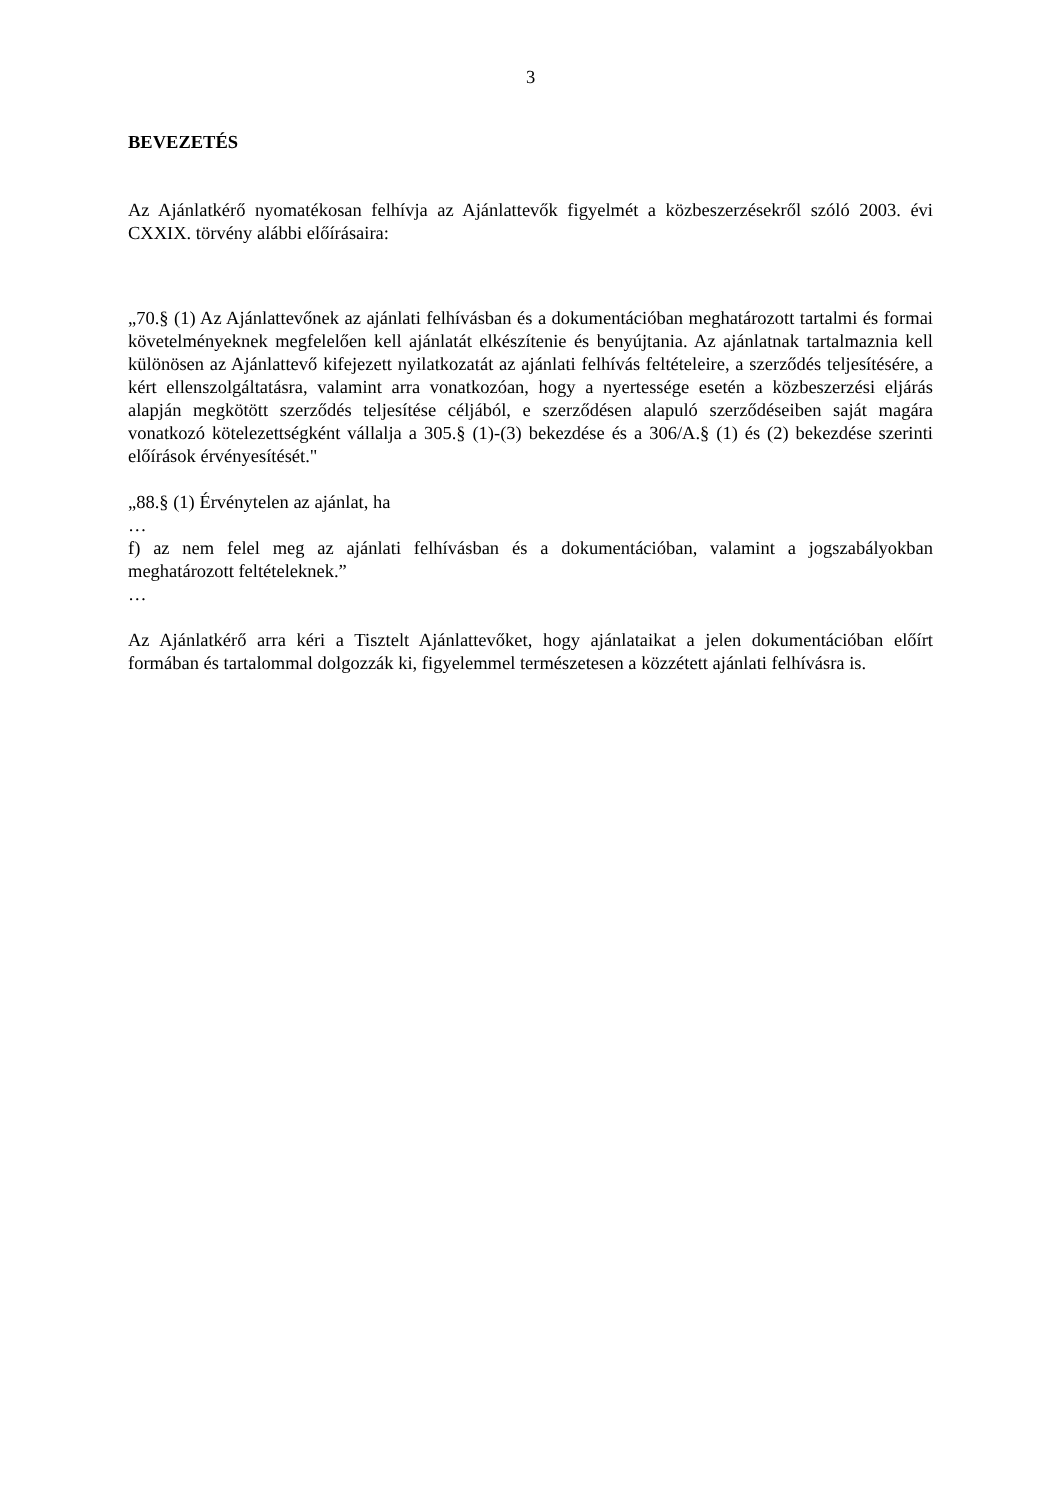3
BEVEZETÉS
Az Ajánlatkérő nyomatékosan felhívja az Ajánlattevők figyelmét a közbeszerzésekről szóló 2003. évi CXXIX. törvény alábbi előírásaira:
„70.§ (1) Az Ajánlattevőnek az ajánlati felhívásban és a dokumentációban meghatározott tartalmi és formai követelményeknek megfelelően kell ajánlatát elkészítenie és benyújtania. Az ajánlatnak tartalmaznia kell különösen az Ajánlattevő kifejezett nyilatkozatát az ajánlati felhívás feltételeire, a szerződés teljesítésére, a kért ellenszolgáltatásra, valamint arra vonatkozóan, hogy a nyertessége esetén a közbeszerzési eljárás alapján megkötött szerződés teljesítése céljából, e szerződésen alapuló szerződéseiben saját magára vonatkozó kötelezettségként vállalja a 305.§ (1)-(3) bekezdése és a 306/A.§ (1) és (2) bekezdése szerinti előírások érvényesítését."
„88.§ (1) Érvénytelen az ajánlat, ha
…
f) az nem felel meg az ajánlati felhívásban és a dokumentációban, valamint a jogszabályokban meghatározott feltételeknek.”
…
Az Ajánlatkérő arra kéri a Tisztelt Ajánlattevőket, hogy ajánlataikat a jelen dokumentációban előírt formában és tartalommal dolgozzák ki, figyelemmel természetesen a közzétett ajánlati felhívásra is.